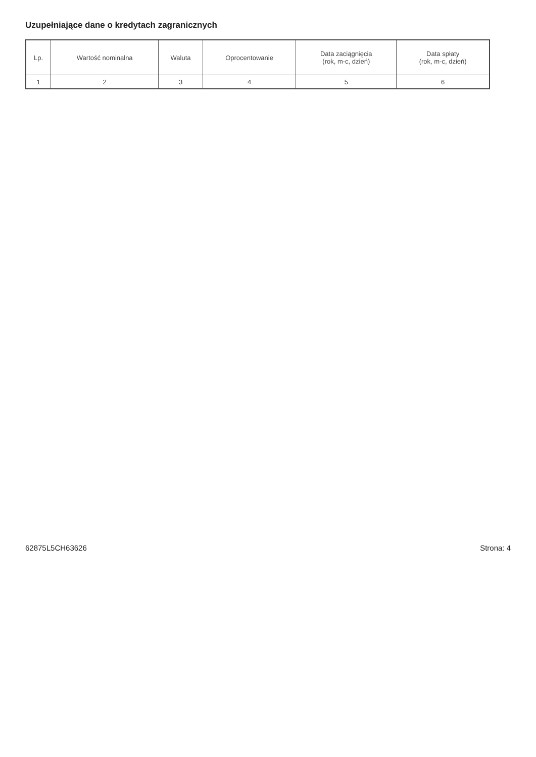Uzupełniające dane o kredytach zagranicznych
| Lp. | Wartość nominalna | Waluta | Oprocentowanie | Data zaciągnięcia (rok, m-c, dzień) | Data spłaty (rok, m-c, dzień) |
| --- | --- | --- | --- | --- | --- |
| 1 | 2 | 3 | 4 | 5 | 6 |
62875L5CH63626 Strona: 4